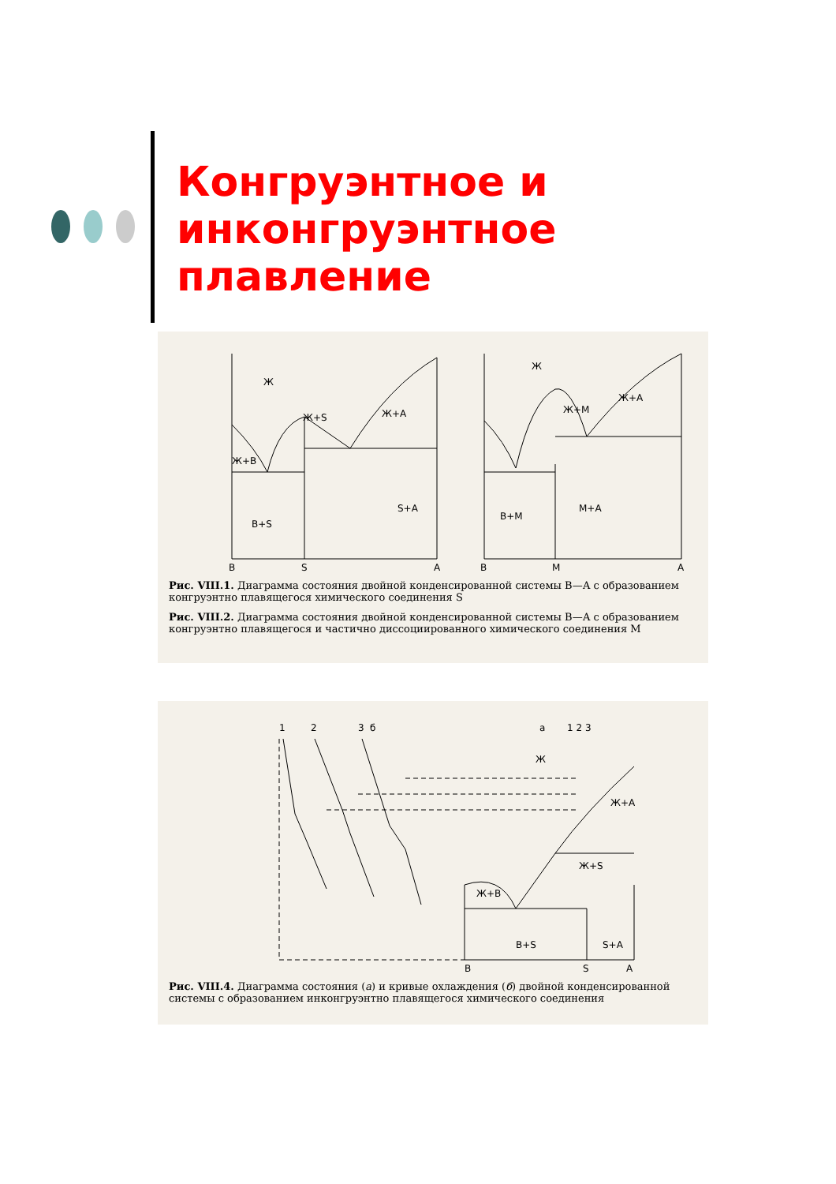Конгруэнтное и
инконгруэнтное
плавление
Ж
Ж+В
В+S
S+A
Ж+S
Ж+А
B
S
A
M+A
B+M
Ж
Ж+М
Ж+А
B
M
A
Рис. VIII.1. Диаграмма состояния двойной конденсированной системы В—А с образованием конгруэнтно плавящегося химического соединения S
Рис. VIII.2. Диаграмма состояния двойной конденсированной системы В—А с образованием конгруэнтно плавящегося и частично диссоциированного химического соединения М
б
а
Ж
Ж+А
Ж+S
Ж+В
В+S
S+A
B
S
A
1
2
3
1 2 3
Рис. VIII.4. Диаграмма состояния (а) и кривые охлаждения (б) двойной конденсированной системы с образованием инконгруэнтно плавящегося химического соединения